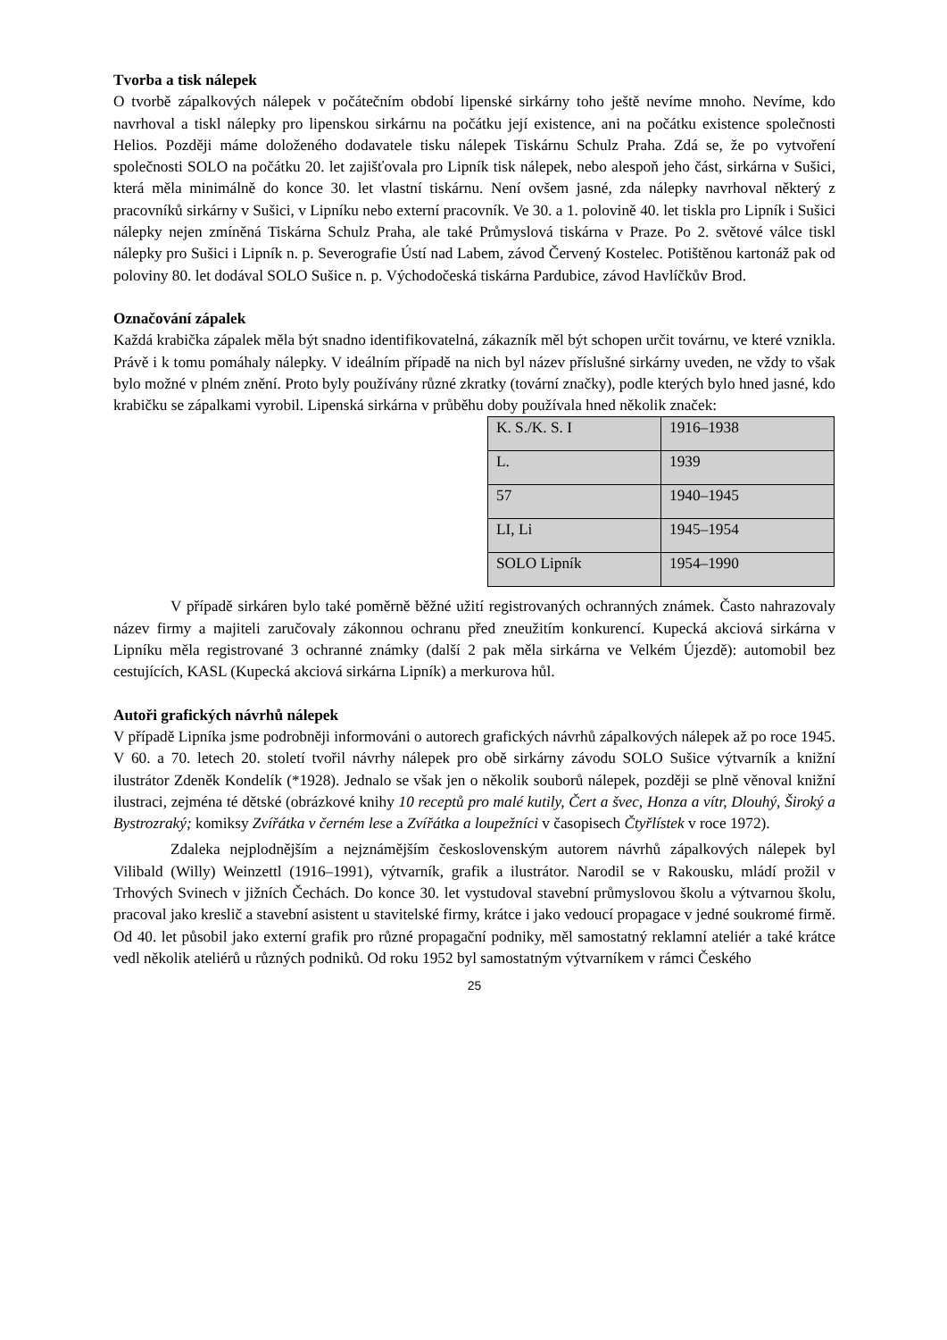Tvorba a tisk nálepek
O tvorbě zápalkových nálepek v počátečním období lipenské sirkárny toho ještě nevíme mnoho. Nevíme, kdo navrhoval a tiskl nálepky pro lipenskou sirkárnu na počátku její existence, ani na počátku existence společnosti Helios. Později máme doloženého dodavatele tisku nálepek Tiskárnu Schulz Praha. Zdá se, že po vytvoření společnosti SOLO na počátku 20. let zajišťovala pro Lipník tisk nálepek, nebo alespoň jeho část, sirkárna v Sušici, která měla minimálně do konce 30. let vlastní tiskárnu. Není ovšem jasné, zda nálepky navrhoval některý z pracovníků sirkárny v Sušici, v Lipníku nebo externí pracovník. Ve 30. a 1. polovině 40. let tiskla pro Lipník i Sušici nálepky nejen zmíněná Tiskárna Schulz Praha, ale také Průmyslová tiskárna v Praze. Po 2. světové válce tiskl nálepky pro Sušici i Lipník n. p. Severografie Ústí nad Labem, závod Červený Kostelec. Potištěnou kartonáž pak od poloviny 80. let dodával SOLO Sušice n. p. Východočeská tiskárna Pardubice, závod Havlíčkův Brod.
Označování zápalek
Každá krabička zápalek měla být snadno identifikovatelná, zákazník měl být schopen určit továrnu, ve které vznikla. Právě i k tomu pomáhaly nálepky. V ideálním případě na nich byl název příslušné sirkárny uveden, ne vždy to však bylo možné v plném znění. Proto byly používány různé zkratky (tovární značky), podle kterých bylo hned jasné, kdo krabičku se zápalkami vyrobil. Lipenská sirkárna v průběhu doby používala hned několik značek:
| K. S./K. S. I | 1916–1938 |
| L. | 1939 |
| 57 | 1940–1945 |
| LI, Li | 1945–1954 |
| SOLO Lipník | 1954–1990 |
V případě sirkáren bylo také poměrně běžné užití registrovaných ochranných známek. Často nahrazovaly název firmy a majiteli zaručovaly zákonnou ochranu před zneužitím konkurencí. Kupecká akciová sirkárna v Lipníku měla registrované 3 ochranné známky (další 2 pak měla sirkárna ve Velkém Újezdě): automobil bez cestujících, KASL (Kupecká akciová sirkárna Lipník) a merkurova hůl.
Autoři grafických návrhů nálepek
V případě Lipníka jsme podrobněji informováni o autorech grafických návrhů zápalkových nálepek až po roce 1945. V 60. a 70. letech 20. století tvořil návrhy nálepek pro obě sirkárny závodu SOLO Sušice výtvarník a knižní ilustrátor Zdeněk Kondelík (*1928). Jednalo se však jen o několik souborů nálepek, později se plně věnoval knižní ilustraci, zejména té dětské (obrázkové knihy 10 receptů pro malé kutily, Čert a švec, Honza a vítr, Dlouhý, Široký a Bystrozraký; komiksy Zvířátka v černém lese a Zvířátka a loupežníci v časopisech Čtyřlístek v roce 1972).
Zdaleka nejplodnějším a nejznámějším československým autorem návrhů zápalkových nálepek byl Vilibald (Willy) Weinzettl (1916–1991), výtvarník, grafik a ilustrátor. Narodil se v Rakousku, mládí prožil v Trhových Svinech v jižních Čechách. Do konce 30. let vystudoval stavební průmyslovou školu a výtvarnou školu, pracoval jako kreslič a stavební asistent u stavitelské firmy, krátce i jako vedoucí propagace v jedné soukromé firmě. Od 40. let působil jako externí grafik pro různé propagační podniky, měl samostatný reklamní ateliér a také krátce vedl několik ateliérů u různých podniků. Od roku 1952 byl samostatným výtvarníkem v rámci Českého
25